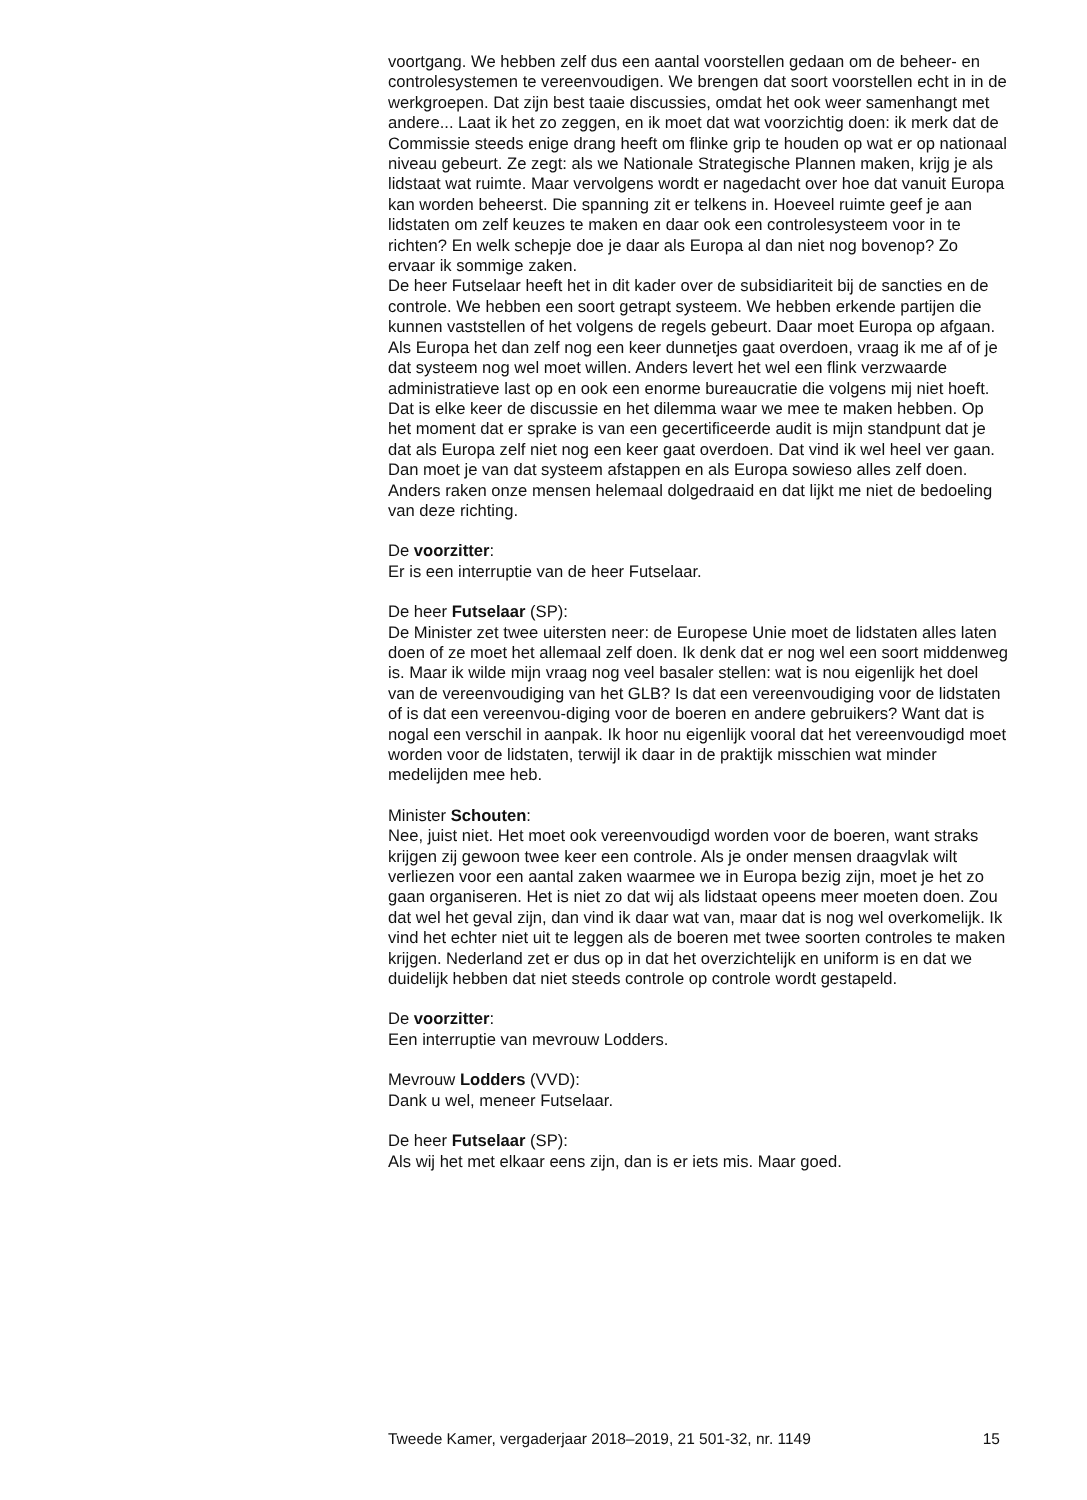voortgang. We hebben zelf dus een aantal voorstellen gedaan om de beheer- en controlesystemen te vereenvoudigen. We brengen dat soort voorstellen echt in in de werkgroepen. Dat zijn best taaie discussies, omdat het ook weer samenhangt met andere... Laat ik het zo zeggen, en ik moet dat wat voorzichtig doen: ik merk dat de Commissie steeds enige drang heeft om flinke grip te houden op wat er op nationaal niveau gebeurt. Ze zegt: als we Nationale Strategische Plannen maken, krijg je als lidstaat wat ruimte. Maar vervolgens wordt er nagedacht over hoe dat vanuit Europa kan worden beheerst. Die spanning zit er telkens in. Hoeveel ruimte geef je aan lidstaten om zelf keuzes te maken en daar ook een controlesysteem voor in te richten? En welk schepje doe je daar als Europa al dan niet nog bovenop? Zo ervaar ik sommige zaken.
De heer Futselaar heeft het in dit kader over de subsidiariteit bij de sancties en de controle. We hebben een soort getrapt systeem. We hebben erkende partijen die kunnen vaststellen of het volgens de regels gebeurt. Daar moet Europa op afgaan. Als Europa het dan zelf nog een keer dunnetjes gaat overdoen, vraag ik me af of je dat systeem nog wel moet willen. Anders levert het wel een flink verzwaarde administratieve last op en ook een enorme bureaucratie die volgens mij niet hoeft. Dat is elke keer de discussie en het dilemma waar we mee te maken hebben. Op het moment dat er sprake is van een gecertificeerde audit is mijn standpunt dat je dat als Europa zelf niet nog een keer gaat overdoen. Dat vind ik wel heel ver gaan. Dan moet je van dat systeem afstappen en als Europa sowieso alles zelf doen. Anders raken onze mensen helemaal dolgedraaid en dat lijkt me niet de bedoeling van deze richting.
De voorzitter:
Er is een interruptie van de heer Futselaar.
De heer Futselaar (SP):
De Minister zet twee uitersten neer: de Europese Unie moet de lidstaten alles laten doen of ze moet het allemaal zelf doen. Ik denk dat er nog wel een soort middenweg is. Maar ik wilde mijn vraag nog veel basaler stellen: wat is nou eigenlijk het doel van de vereenvoudiging van het GLB? Is dat een vereenvoudiging voor de lidstaten of is dat een vereenvou-diging voor de boeren en andere gebruikers? Want dat is nogal een verschil in aanpak. Ik hoor nu eigenlijk vooral dat het vereenvoudigd moet worden voor de lidstaten, terwijl ik daar in de praktijk misschien wat minder medelijden mee heb.
Minister Schouten:
Nee, juist niet. Het moet ook vereenvoudigd worden voor de boeren, want straks krijgen zij gewoon twee keer een controle. Als je onder mensen draagvlak wilt verliezen voor een aantal zaken waarmee we in Europa bezig zijn, moet je het zo gaan organiseren. Het is niet zo dat wij als lidstaat opeens meer moeten doen. Zou dat wel het geval zijn, dan vind ik daar wat van, maar dat is nog wel overkomelijk. Ik vind het echter niet uit te leggen als de boeren met twee soorten controles te maken krijgen. Nederland zet er dus op in dat het overzichtelijk en uniform is en dat we duidelijk hebben dat niet steeds controle op controle wordt gestapeld.
De voorzitter:
Een interruptie van mevrouw Lodders.
Mevrouw Lodders (VVD):
Dank u wel, meneer Futselaar.
De heer Futselaar (SP):
Als wij het met elkaar eens zijn, dan is er iets mis. Maar goed.
Tweede Kamer, vergaderjaar 2018–2019, 21 501-32, nr. 1149 15